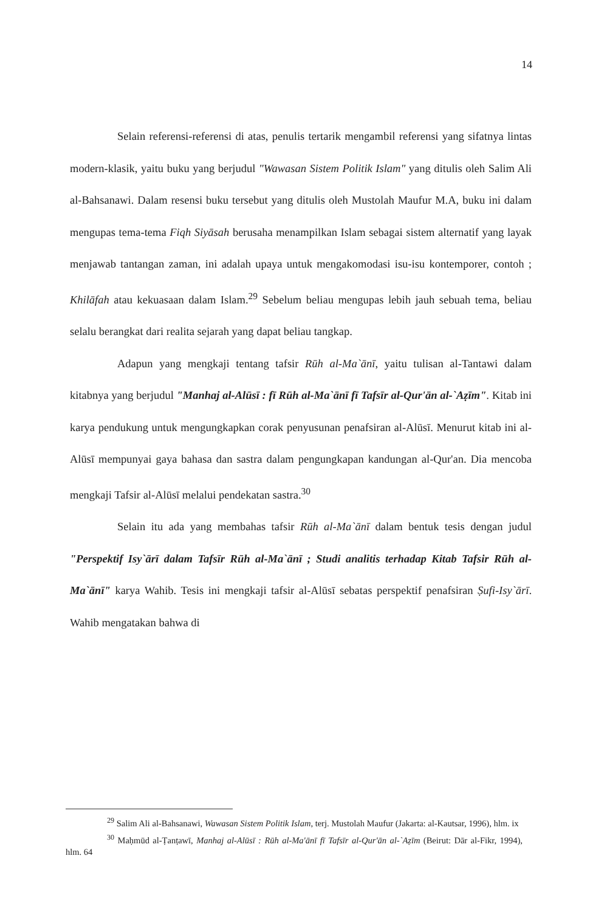14
Selain referensi-referensi di atas, penulis tertarik mengambil referensi yang sifatnya lintas modern-klasik, yaitu buku yang berjudul "Wawasan Sistem Politik Islam" yang ditulis oleh Salim Ali al-Bahsanawi. Dalam resensi buku tersebut yang ditulis oleh Mustolah Maufur M.A, buku ini dalam mengupas tema-tema Fiqh Siyāsah berusaha menampilkan Islam sebagai sistem alternatif yang layak menjawab tantangan zaman, ini adalah upaya untuk mengakomodasi isu-isu kontemporer, contoh ; Khilāfah atau kekuasaan dalam Islam.<sup>29</sup> Sebelum beliau mengupas lebih jauh sebuah tema, beliau selalu berangkat dari realita sejarah yang dapat beliau tangkap.
Adapun yang mengkaji tentang tafsir Rūh al-Ma`ānī, yaitu tulisan al-Tantawi dalam kitabnya yang berjudul "Manhaj al-Alūsī : fī Rūh al-Ma`ānī fī Tafsīr al-Qur'ān al-`Aẓīm". Kitab ini karya pendukung untuk mengungkapkan corak penyusunan penafsiran al-Alūsī. Menurut kitab ini al-Alūsī mempunyai gaya bahasa dan sastra dalam pengungkapan kandungan al-Qur'an. Dia mencoba mengkaji Tafsir al-Alūsī melalui pendekatan sastra.<sup>30</sup>
Selain itu ada yang membahas tafsir Rūh al-Ma`ānī dalam bentuk tesis dengan judul "Perspektif Isy`ārī dalam Tafsīr Rūh al-Ma`ānī ; Studi analitis terhadap Kitab Tafsir Rūh al-Ma`ānī" karya Wahib. Tesis ini mengkaji tafsir al-Alūsī sebatas perspektif penafsiran Ṣufi-Isy`ārī. Wahib mengatakan bahwa di
<sup>29</sup> Salim Ali al-Bahsanawi, Wawasan Sistem Politik Islam, terj. Mustolah Maufur (Jakarta: al-Kautsar, 1996), hlm. ix
<sup>30</sup> Maḥmūd al-Ṭanṭawī, Manhaj al-Alūsī : Rūh al-Ma'ānī fī Tafsīr al-Qur'ān al-`Aẓīm (Beirut: Dār al-Fikr, 1994), hlm. 64